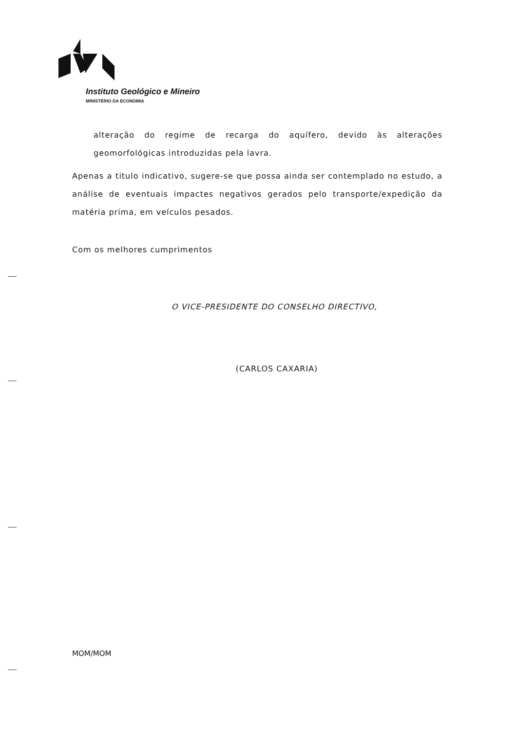Instituto Geológico e Mineiro
MINISTÉRIO DA ECONOMIA
alteração do regime de recarga do aquífero, devido às alterações geomorfológicas introduzidas pela lavra.
Apenas a titulo indicativo, sugere-se que possa ainda ser contemplado no estudo, a análise de eventuais impactes negativos gerados pelo transporte/expedição da matéria prima, em veículos pesados.
Com os melhores cumprimentos
O VICE-PRESIDENTE DO CONSELHO DIRECTIVO,
(CARLOS CAXARIA)
MOM/MOM